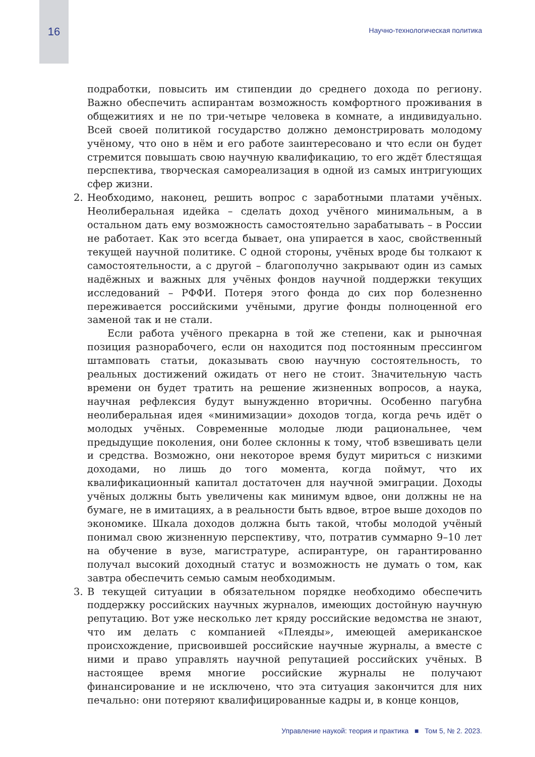16
Научно-технологическая политика
подработки, повысить им стипендии до среднего дохода по региону. Важно обеспечить аспирантам возможность комфортного проживания в общежитиях и не по три-четыре человека в комнате, а индивидуально. Всей своей политикой государство должно демонстрировать молодому учёному, что оно в нём и его работе заинтересовано и что если он будет стремится повышать свою научную квалификацию, то его ждёт блестящая перспектива, творческая самореализация в одной из самых интригующих сфер жизни.
2. Необходимо, наконец, решить вопрос с заработными платами учёных. Неолиберальная идейка – сделать доход учёного минимальным, а в остальном дать ему возможность самостоятельно зарабатывать – в России не работает. Как это всегда бывает, она упирается в хаос, свойственный текущей научной политике. С одной стороны, учёных вроде бы толкают к самостоятельности, а с другой – благополучно закрывают один из самых надёжных и важных для учёных фондов научной поддержки текущих исследований – РФФИ. Потеря этого фонда до сих пор болезненно переживается российскими учёными, другие фонды полноценной его заменой так и не стали.
Если работа учёного прекарна в той же степени, как и рыночная позиция разнорабочего, если он находится под постоянным прессингом штамповать статьи, доказывать свою научную состоятельность, то реальных достижений ожидать от него не стоит. Значительную часть времени он будет тратить на решение жизненных вопросов, а наука, научная рефлексия будут вынужденно вторичны. Особенно пагубна неолиберальная идея «минимизации» доходов тогда, когда речь идёт о молодых учёных. Современные молодые люди рациональнее, чем предыдущие поколения, они более склонны к тому, чтоб взвешивать цели и средства. Возможно, они некоторое время будут мириться с низкими доходами, но лишь до того момента, когда поймут, что их квалификационный капитал достаточен для научной эмиграции. Доходы учёных должны быть увеличены как минимум вдвое, они должны не на бумаге, не в имитациях, а в реальности быть вдвое, втрое выше доходов по экономике. Шкала доходов должна быть такой, чтобы молодой учёный понимал свою жизненную перспективу, что, потратив суммарно 9–10 лет на обучение в вузе, магистратуре, аспирантуре, он гарантированно получал высокий доходный статус и возможность не думать о том, как завтра обеспечить семью самым необходимым.
3. В текущей ситуации в обязательном порядке необходимо обеспечить поддержку российских научных журналов, имеющих достойную научную репутацию. Вот уже несколько лет кряду российские ведомства не знают, что им делать с компанией «Плеяды», имеющей американское происхождение, присвоившей российские научные журналы, а вместе с ними и право управлять научной репутацией российских учёных. В настоящее время многие российские журналы не получают финансирование и не исключено, что эта ситуация закончится для них печально: они потеряют квалифицированные кадры и, в конце концов,
Управление наукой: теория и практика ■ Том 5, № 2. 2023.